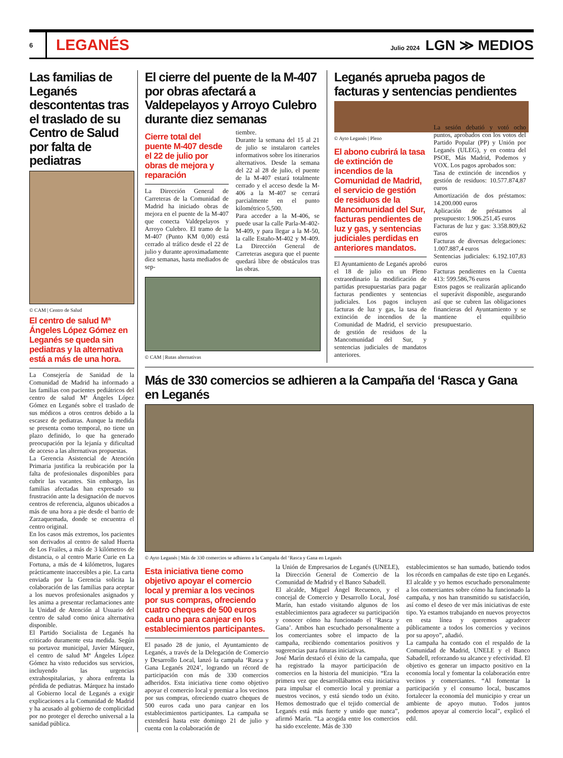6
LEGANÉS
Julio 2024 LGN ≫ MEDIOS
Las familias de Leganés descontentas tras el traslado de su Centro de Salud por falta de pediatras
© CAM | Centro de Salud
El centro de salud Mª Ángeles López Gómez en Leganés se queda sin pediatras y la alternativa está a más de una hora.
La Consejería de Sanidad de la Comunidad de Madrid ha informado a las familias con pacientes pediátricos del centro de salud Mª Ángeles López Gómez en Leganés sobre el traslado de sus médicos a otros centros debido a la escasez de pediatras. Aunque la medida se presenta como temporal, no tiene un plazo definido, lo que ha generado preocupación por la lejanía y dificultad de acceso a las alternativas propuestas.
La Gerencia Asistencial de Atención Primaria justifica la reubicación por la falta de profesionales disponibles para cubrir las vacantes. Sin embargo, las familias afectadas han expresado su frustración ante la designación de nuevos centros de referencia, algunos ubicados a más de una hora a pie desde el barrio de Zarzaquemada, donde se encuentra el centro original.
En los casos más extremos, los pacientes son derivados al centro de salud Huerta de Los Frailes, a más de 3 kilómetros de distancia, o al centro Marie Curie en La Fortuna, a más de 4 kilómetros, lugares prácticamente inaccesibles a pie. La carta enviada por la Gerencia solicita la colaboración de las familias para aceptar a los nuevos profesionales asignados y les anima a presentar reclamaciones ante la Unidad de Atención al Usuario del centro de salud como única alternativa disponible.
El Partido Socialista de Leganés ha criticado duramente esta medida. Según su portavoz municipal, Javier Márquez, el centro de salud Mª Ángeles López Gómez ha visto reducidos sus servicios, incluyendo las urgencias extrahospitalarias, y ahora enfrenta la pérdida de pediatras. Márquez ha instado al Gobierno local de Leganés a exigir explicaciones a la Comunidad de Madrid y ha acusado al gobierno de complicidad por no proteger el derecho universal a la sanidad pública.
El cierre del puente de la M-407 por obras afectará a Valdepelayos y Arroyo Culebro durante diez semanas
Cierre total del puente M-407 desde el 22 de julio por obras de mejora y reparación
La Dirección General de Carreteras de la Comunidad de Madrid ha iniciado obras de mejora en el puente de la M-407 que conecta Valdepelayos y Arroyo Culebro. El tramo de la M-407 (Punto KM 0,00) está cerrado al tráfico desde el 22 de julio y durante aproximadamente diez semanas, hasta mediados de sep-
tiembre.
Durante la semana del 15 al 21 de julio se instalaron carteles informativos sobre los itinerarios alternativos. Desde la semana del 22 al 28 de julio, el puente de la M-407 estará totalmente cerrado y el acceso desde la M-406 a la M-407 se cerrará parcialmente en el punto kilométrico 5,500.
Para acceder a la M-406, se puede usar la calle Parla-M-402-M-409, y para llegar a la M-50, la calle Estaño-M-402 y M-409. La Dirección General de Carreteras asegura que el puente quedará libre de obstáculos tras las obras.
© CAM | Rutas alternativas
Leganés aprueba pagos de facturas y sentencias pendientes
© Ayto Leganés | Pleno
El abono cubrirá la tasa de extinción de incendios de la Comunidad de Madrid, el servicio de gestión de residuos de la Mancomunidad del Sur, facturas pendientes de luz y gas, y sentencias judiciales perdidas en anteriores mandatos.
El Ayuntamiento de Leganés aprobó el 18 de julio en un Pleno extraordinario la modificación de partidas presupuestarias para pagar facturas pendientes y sentencias judiciales. Los pagos incluyen facturas de luz y gas, la tasa de extinción de incendios de la Comunidad de Madrid, el servicio de gestión de residuos de la Mancomunidad del Sur, y sentencias judiciales de mandatos anteriores.
La sesión debatió y votó ocho puntos, aprobados con los votos del Partido Popular (PP) y Unión por Leganés (ULEG), y en contra del PSOE, Más Madrid, Podemos y VOX. Los pagos aprobados son:
Tasa de extinción de incendios y gestión de residuos: 10.577.874,87 euros
Amortización de dos préstamos: 14.200.000 euros
Aplicación de préstamos al presupuesto: 1.906.251,45 euros
Facturas de luz y gas: 3.358.809,62 euros
Facturas de diversas delegaciones: 1.007.887,4 euros
Sentencias judiciales: 6.192.107,83 euros
Facturas pendientes en la Cuenta 413: 599.586,76 euros
Estos pagos se realizarán aplicando el superávit disponible, asegurando así que se cubren las obligaciones financieras del Ayuntamiento y se mantiene el equilibrio presupuestario.
Más de 330 comercios se adhieren a la Campaña del ‘Rasca y Gana en Leganés
© Ayto Leganés | Más de 330 comercios se adhieren a la Campaña del ‘Rasca y Gana en Leganés
Esta iniciativa tiene como objetivo apoyar el comercio local y premiar a los vecinos por sus compras, ofreciendo cuatro cheques de 500 euros cada uno para canjear en los establecimientos participantes.
El pasado 28 de junio, el Ayuntamiento de Leganés, a través de la Delegación de Comercio y Desarrollo Local, lanzó la campaña ‘Rasca y Gana Leganés 2024’, logrando un récord de participación con más de 330 comercios adheridos. Esta iniciativa tiene como objetivo apoyar el comercio local y premiar a los vecinos por sus compras, ofreciendo cuatro cheques de 500 euros cada uno para canjear en los establecimientos participantes. La campaña se extenderá hasta este domingo 21 de julio y cuenta con la colaboración de
la Unión de Empresarios de Leganés (UNELE), la Dirección General de Comercio de la Comunidad de Madrid y el Banco Sabadell.
El alcalde, Miguel Ángel Recuenco, y el concejal de Comercio y Desarrollo Local, José Marín, han estado visitando algunos de los establecimientos para agradecer su participación y conocer cómo ha funcionado el ‘Rasca y Gana’. Ambos han escuchado personalmente a los comerciantes sobre el impacto de la campaña, recibiendo comentarios positivos y sugerencias para futuras iniciativas.
José Marín destacó el éxito de la campaña, que ha registrado la mayor participación de comercios en la historia del municipio. “Era la primera vez que desarrollábamos esta iniciativa para impulsar el comercio local y premiar a nuestros vecinos, y está siendo todo un éxito. Hemos demostrado que el tejido comercial de Leganés está más fuerte y unido que nunca”, afirmó Marín. “La acogida entre los comercios ha sido excelente. Más de 330
establecimientos se han sumado, batiendo todos los récords en campañas de este tipo en Leganés. El alcalde y yo hemos escuchado personalmente a los comerciantes sobre cómo ha funcionado la campaña, y nos han transmitido su satisfacción, así como el deseo de ver más iniciativas de este tipo. Ya estamos trabajando en nuevos proyectos en esta línea y queremos agradecer públicamente a todos los comercios y vecinos por su apoyo”, añadió.
La campaña ha contado con el respaldo de la Comunidad de Madrid, UNELE y el Banco Sabadell, reforzando su alcance y efectividad. El objetivo es generar un impacto positivo en la economía local y fomentar la colaboración entre vecinos y comerciantes. “Al fomentar la participación y el consumo local, buscamos fortalecer la economía del municipio y crear un ambiente de apoyo mutuo. Todos juntos podemos apoyar al comercio local”, explicó el edil.